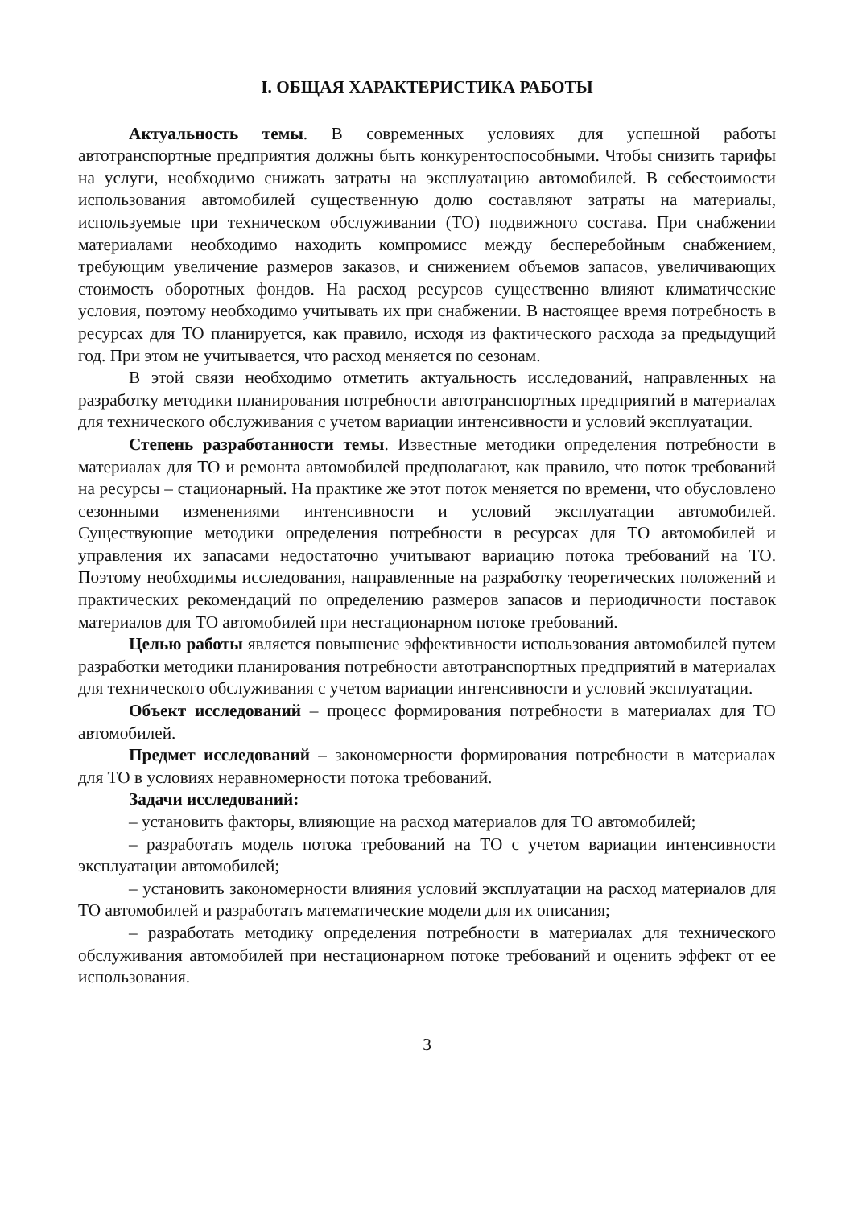I. ОБЩАЯ ХАРАКТЕРИСТИКА РАБОТЫ
Актуальность темы. В современных условиях для успешной работы автотранспортные предприятия должны быть конкурентоспособными. Чтобы снизить тарифы на услуги, необходимо снижать затраты на эксплуатацию автомобилей. В себестоимости использования автомобилей существенную долю составляют затраты на материалы, используемые при техническом обслуживании (ТО) подвижного состава. При снабжении материалами необходимо находить компромисс между бесперебойным снабжением, требующим увеличение размеров заказов, и снижением объемов запасов, увеличивающих стоимость оборотных фондов. На расход ресурсов существенно влияют климатические условия, поэтому необходимо учитывать их при снабжении. В настоящее время потребность в ресурсах для ТО планируется, как правило, исходя из фактического расхода за предыдущий год. При этом не учитывается, что расход меняется по сезонам.
В этой связи необходимо отметить актуальность исследований, направленных на разработку методики планирования потребности автотранспортных предприятий в материалах для технического обслуживания с учетом вариации интенсивности и условий эксплуатации.
Степень разработанности темы. Известные методики определения потребности в материалах для ТО и ремонта автомобилей предполагают, как правило, что поток требований на ресурсы – стационарный. На практике же этот поток меняется по времени, что обусловлено сезонными изменениями интенсивности и условий эксплуатации автомобилей. Существующие методики определения потребности в ресурсах для ТО автомобилей и управления их запасами недостаточно учитывают вариацию потока требований на ТО. Поэтому необходимы исследования, направленные на разработку теоретических положений и практических рекомендаций по определению размеров запасов и периодичности поставок материалов для ТО автомобилей при нестационарном потоке требований.
Целью работы является повышение эффективности использования автомобилей путем разработки методики планирования потребности автотранспортных предприятий в материалах для технического обслуживания с учетом вариации интенсивности и условий эксплуатации.
Объект исследований – процесс формирования потребности в материалах для ТО автомобилей.
Предмет исследований – закономерности формирования потребности в материалах для ТО в условиях неравномерности потока требований.
Задачи исследований:
– установить факторы, влияющие на расход материалов для ТО автомобилей;
– разработать модель потока требований на ТО с учетом вариации интенсивности эксплуатации автомобилей;
– установить закономерности влияния условий эксплуатации на расход материалов для ТО автомобилей и разработать математические модели для их описания;
– разработать методику определения потребности в материалах для технического обслуживания автомобилей при нестационарном потоке требований и оценить эффект от ее использования.
3